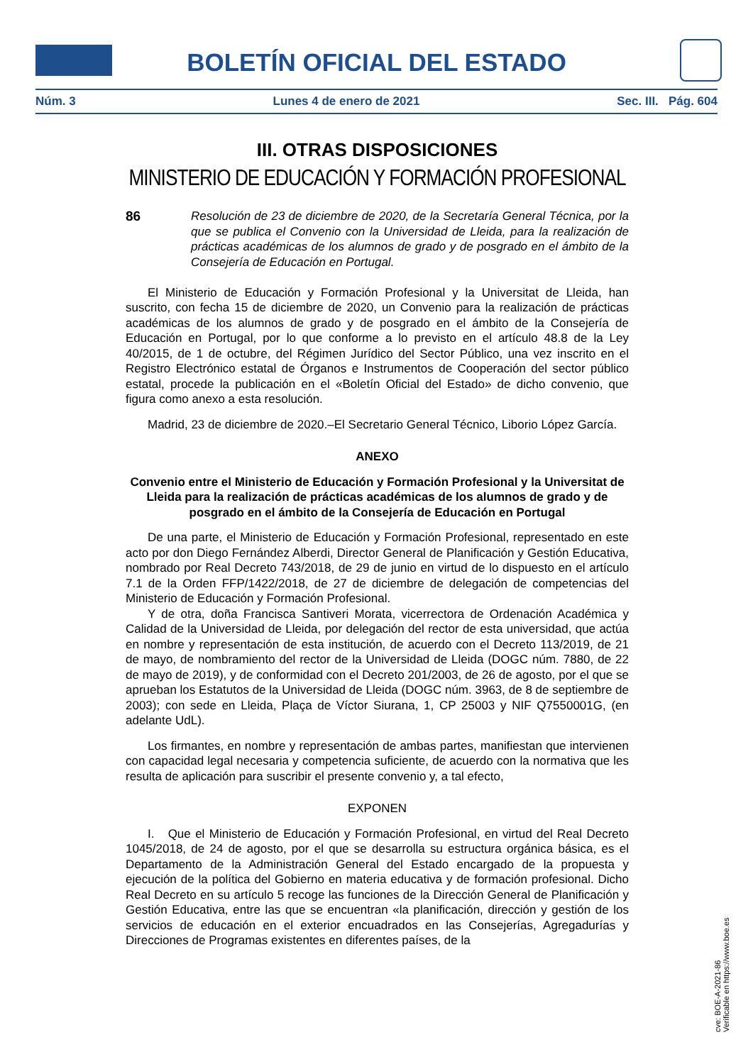BOLETÍN OFICIAL DEL ESTADO
Núm. 3 Lunes 4 de enero de 2021 Sec. III. Pág. 604
III. OTRAS DISPOSICIONES
MINISTERIO DE EDUCACIÓN Y FORMACIÓN PROFESIONAL
86 Resolución de 23 de diciembre de 2020, de la Secretaría General Técnica, por la que se publica el Convenio con la Universidad de Lleida, para la realización de prácticas académicas de los alumnos de grado y de posgrado en el ámbito de la Consejería de Educación en Portugal.
El Ministerio de Educación y Formación Profesional y la Universitat de Lleida, han suscrito, con fecha 15 de diciembre de 2020, un Convenio para la realización de prácticas académicas de los alumnos de grado y de posgrado en el ámbito de la Consejería de Educación en Portugal, por lo que conforme a lo previsto en el artículo 48.8 de la Ley 40/2015, de 1 de octubre, del Régimen Jurídico del Sector Público, una vez inscrito en el Registro Electrónico estatal de Órganos e Instrumentos de Cooperación del sector público estatal, procede la publicación en el «Boletín Oficial del Estado» de dicho convenio, que figura como anexo a esta resolución.
Madrid, 23 de diciembre de 2020.–El Secretario General Técnico, Liborio López García.
ANEXO
Convenio entre el Ministerio de Educación y Formación Profesional y la Universitat de Lleida para la realización de prácticas académicas de los alumnos de grado y de posgrado en el ámbito de la Consejería de Educación en Portugal
De una parte, el Ministerio de Educación y Formación Profesional, representado en este acto por don Diego Fernández Alberdi, Director General de Planificación y Gestión Educativa, nombrado por Real Decreto 743/2018, de 29 de junio en virtud de lo dispuesto en el artículo 7.1 de la Orden FFP/1422/2018, de 27 de diciembre de delegación de competencias del Ministerio de Educación y Formación Profesional.
Y de otra, doña Francisca Santiveri Morata, vicerrectora de Ordenación Académica y Calidad de la Universidad de Lleida, por delegación del rector de esta universidad, que actúa en nombre y representación de esta institución, de acuerdo con el Decreto 113/2019, de 21 de mayo, de nombramiento del rector de la Universidad de Lleida (DOGC núm. 7880, de 22 de mayo de 2019), y de conformidad con el Decreto 201/2003, de 26 de agosto, por el que se aprueban los Estatutos de la Universidad de Lleida (DOGC núm. 3963, de 8 de septiembre de 2003); con sede en Lleida, Plaça de Víctor Siurana, 1, CP 25003 y NIF Q7550001G, (en adelante UdL).
Los firmantes, en nombre y representación de ambas partes, manifiestan que intervienen con capacidad legal necesaria y competencia suficiente, de acuerdo con la normativa que les resulta de aplicación para suscribir el presente convenio y, a tal efecto,
EXPONEN
I. Que el Ministerio de Educación y Formación Profesional, en virtud del Real Decreto 1045/2018, de 24 de agosto, por el que se desarrolla su estructura orgánica básica, es el Departamento de la Administración General del Estado encargado de la propuesta y ejecución de la política del Gobierno en materia educativa y de formación profesional. Dicho Real Decreto en su artículo 5 recoge las funciones de la Dirección General de Planificación y Gestión Educativa, entre las que se encuentran «la planificación, dirección y gestión de los servicios de educación en el exterior encuadrados en las Consejerías, Agregadurías y Direcciones de Programas existentes en diferentes países, de la
cve: BOE-A-2021-86
Verificable en https://www.boe.es